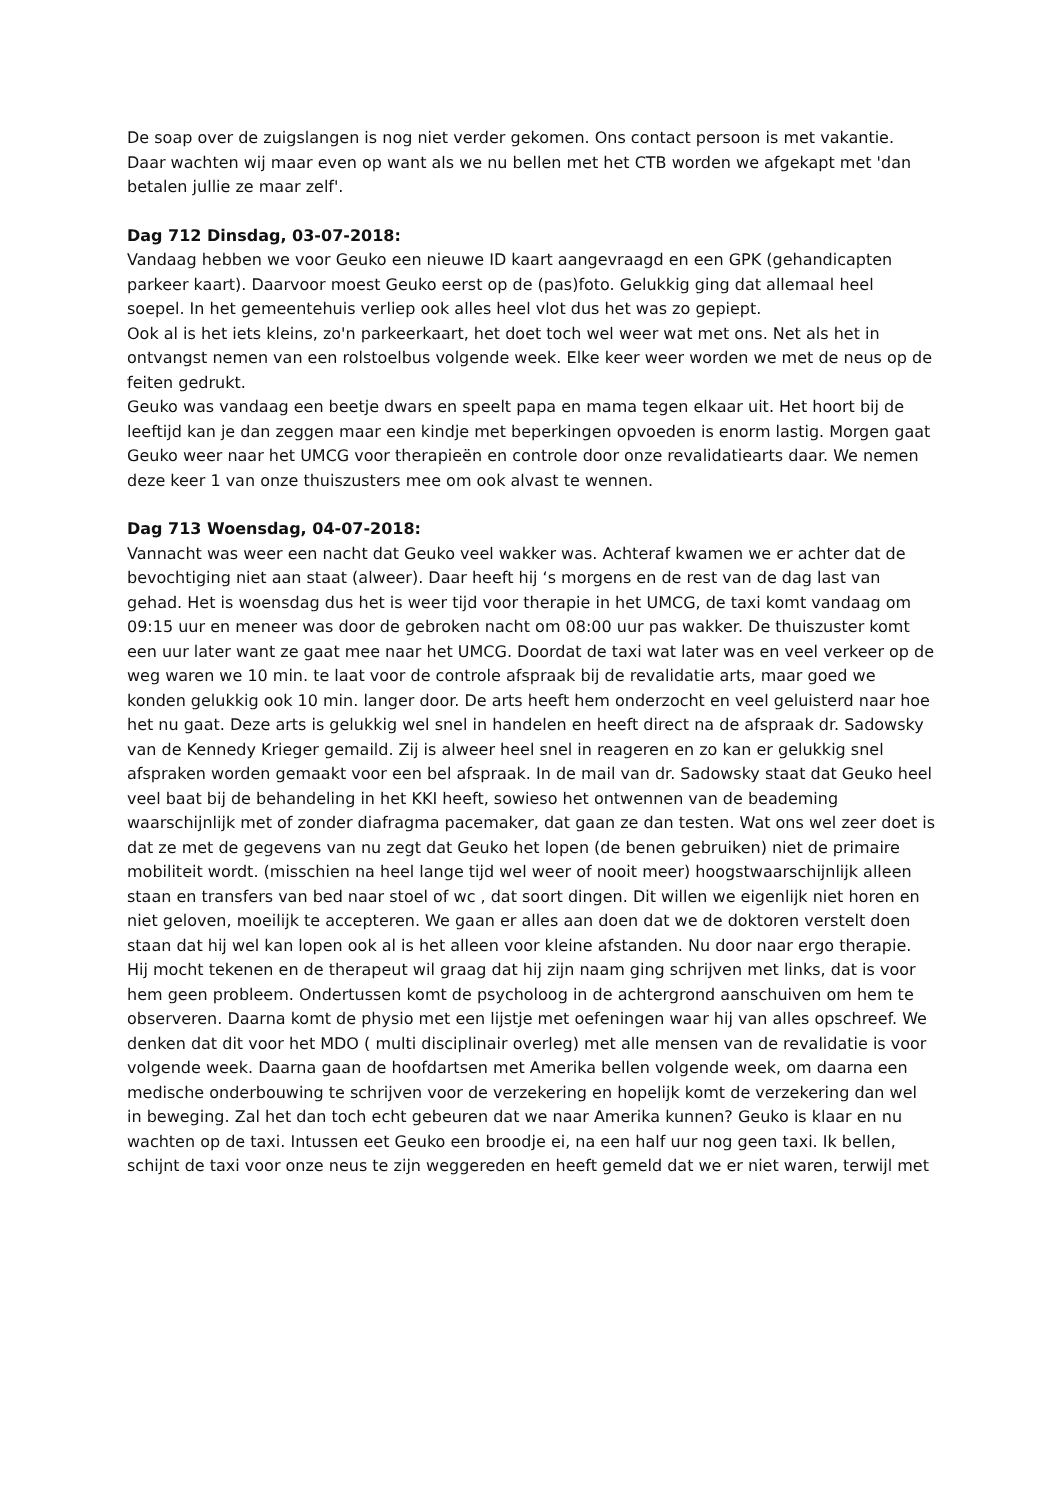De soap over de zuigslangen is nog niet verder gekomen. Ons contact persoon is met vakantie. Daar wachten wij maar even op want als we nu bellen met het CTB worden we afgekapt met 'dan betalen jullie ze maar zelf'.
Dag 712 Dinsdag, 03-07-2018:
Vandaag hebben we voor Geuko een nieuwe ID kaart aangevraagd en een GPK (gehandicapten parkeer kaart). Daarvoor moest Geuko eerst op de (pas)foto. Gelukkig ging dat allemaal heel soepel. In het gemeentehuis verliep ook alles heel vlot dus het was zo gepiept.
Ook al is het iets kleins, zo'n parkeerkaart, het doet toch wel weer wat met ons. Net als het in ontvangst nemen van een rolstoelbus volgende week. Elke keer weer worden we met de neus op de feiten gedrukt.
Geuko was vandaag een beetje dwars en speelt papa en mama tegen elkaar uit. Het hoort bij de leeftijd kan je dan zeggen maar een kindje met beperkingen opvoeden is enorm lastig. Morgen gaat Geuko weer naar het UMCG voor therapieën en controle door onze revalidatiearts daar. We nemen deze keer 1 van onze thuiszusters mee om ook alvast te wennen.
Dag 713 Woensdag, 04-07-2018:
Vannacht was weer een nacht dat Geuko veel wakker was. Achteraf kwamen we er achter dat de bevochtiging niet aan staat (alweer). Daar heeft hij ‘s morgens en de rest van de dag last van gehad. Het is woensdag dus het is weer tijd voor therapie in het UMCG, de taxi komt vandaag om 09:15 uur en meneer was door de gebroken nacht om 08:00 uur pas wakker. De thuiszuster komt een uur later want ze gaat mee naar het UMCG. Doordat de taxi wat later was en veel verkeer op de weg waren we 10 min. te laat voor de controle afspraak bij de revalidatie arts, maar goed we konden gelukkig ook 10 min. langer door. De arts heeft hem onderzocht en veel geluisterd naar hoe het nu gaat. Deze arts is gelukkig wel snel in handelen en heeft direct na de afspraak dr. Sadowsky van de Kennedy Krieger gemaild. Zij is alweer heel snel in reageren en zo kan er gelukkig snel afspraken worden gemaakt voor een bel afspraak. In de mail van dr. Sadowsky staat dat Geuko heel veel baat bij de behandeling in het KKI heeft, sowieso het ontwennen van de beademing waarschijnlijk met of zonder diafragma pacemaker, dat gaan ze dan testen. Wat ons wel zeer doet is dat ze met de gegevens van nu zegt dat Geuko het lopen (de benen gebruiken) niet de primaire mobiliteit wordt. (misschien na heel lange tijd wel weer of nooit meer) hoogstwaarschijnlijk alleen staan en transfers van bed naar stoel of wc , dat soort dingen. Dit willen we eigenlijk niet horen en niet geloven, moeilijk te accepteren. We gaan er alles aan doen dat we de doktoren verstelt doen staan dat hij wel kan lopen ook al is het alleen voor kleine afstanden. Nu door naar ergo therapie. Hij mocht tekenen en de therapeut wil graag dat hij zijn naam ging schrijven met links, dat is voor hem geen probleem. Ondertussen komt de psycholoog in de achtergrond aanschuiven om hem te observeren. Daarna komt de physio met een lijstje met oefeningen waar hij van alles opschreef. We denken dat dit voor het MDO ( multi disciplinair overleg) met alle mensen van de revalidatie is voor volgende week. Daarna gaan de hoofdartsen met Amerika bellen volgende week, om daarna een medische onderbouwing te schrijven voor de verzekering en hopelijk komt de verzekering dan wel in beweging. Zal het dan toch echt gebeuren dat we naar Amerika kunnen? Geuko is klaar en nu wachten op de taxi. Intussen eet Geuko een broodje ei, na een half uur nog geen taxi. Ik bellen, schijnt de taxi voor onze neus te zijn weggereden en heeft gemeld dat we er niet waren, terwijl met